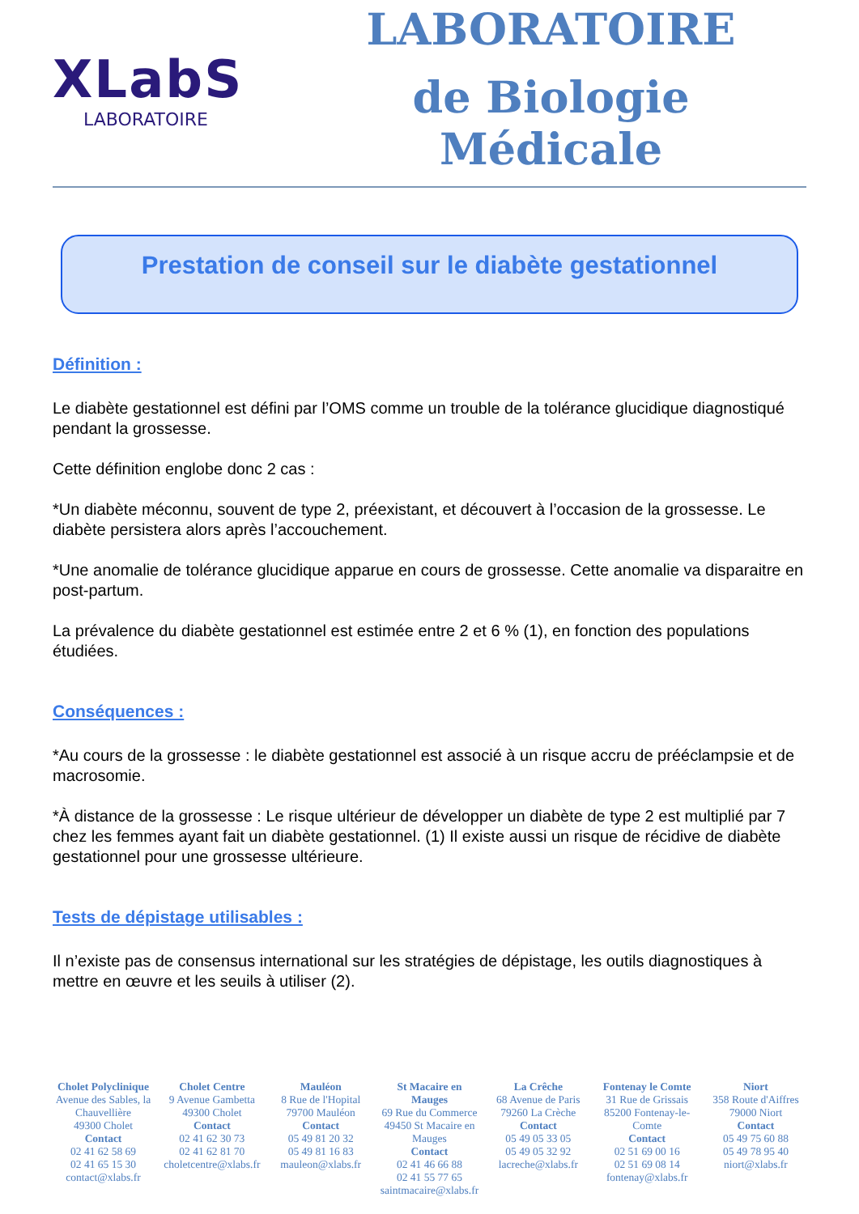XLabS
LABORATOIRE
LABORATOIRE
de Biologie Médicale
Prestation de conseil sur le diabète gestationnel
Définition :
Le diabète gestationnel est défini par l’OMS comme un trouble de la tolérance glucidique diagnostiqué pendant la grossesse.
Cette définition englobe donc 2 cas :
*Un diabète méconnu, souvent de type 2, préexistant, et découvert à l’occasion de la grossesse. Le diabète persistera alors après l’accouchement.
*Une anomalie de tolérance glucidique apparue en cours de grossesse. Cette anomalie va disparaitre en post-partum.
La prévalence du diabète gestationnel est estimée entre 2 et 6 % (1), en fonction des populations étudiées.
Conséquences :
*Au cours de la grossesse : le diabète gestationnel est associé à un risque accru de prééclampsie et de macrosomie.
*À distance de la grossesse : Le risque ultérieur de développer un diabète de type 2 est multiplié par 7 chez les femmes ayant fait un diabète gestationnel. (1) Il existe aussi un risque de récidive de diabète gestationnel pour une grossesse ultérieure.
Tests de dépistage utilisables :
Il n’existe pas de consensus international sur les stratégies de dépistage, les outils diagnostiques à mettre en œuvre et les seuils à utiliser (2).
Cholet Polyclinique
Avenue des Sables, la Chauvellière
49300 Cholet
Contact
02 41 62 58 69
02 41 65 15 30
contact@xlabs.fr
Cholet Centre
9 Avenue Gambetta
49300 Cholet
Contact
02 41 62 30 73
02 41 62 81 70
choletcentre@xlabs.fr
Mauléon
8 Rue de l'Hopital
79700 Mauléon
Contact
05 49 81 20 32
05 49 81 16 83
mauleon@xlabs.fr
St Macaire en Mauges
69 Rue du Commerce
49450 St Macaire en Mauges
Contact
02 41 46 66 88
02 41 55 77 65
saintmacaire@xlabs.fr
La Crêche
68 Avenue de Paris
79260 La Crèche
Contact
05 49 05 33 05
05 49 05 32 92
lacreche@xlabs.fr
Fontenay le Comte
31 Rue de Grissais
85200 Fontenay-le-Comte
Contact
02 51 69 00 16
02 51 69 08 14
fontenay@xlabs.fr
Niort
358 Route d'Aiffres
79000 Niort
Contact
05 49 75 60 88
05 49 78 95 40
niort@xlabs.fr